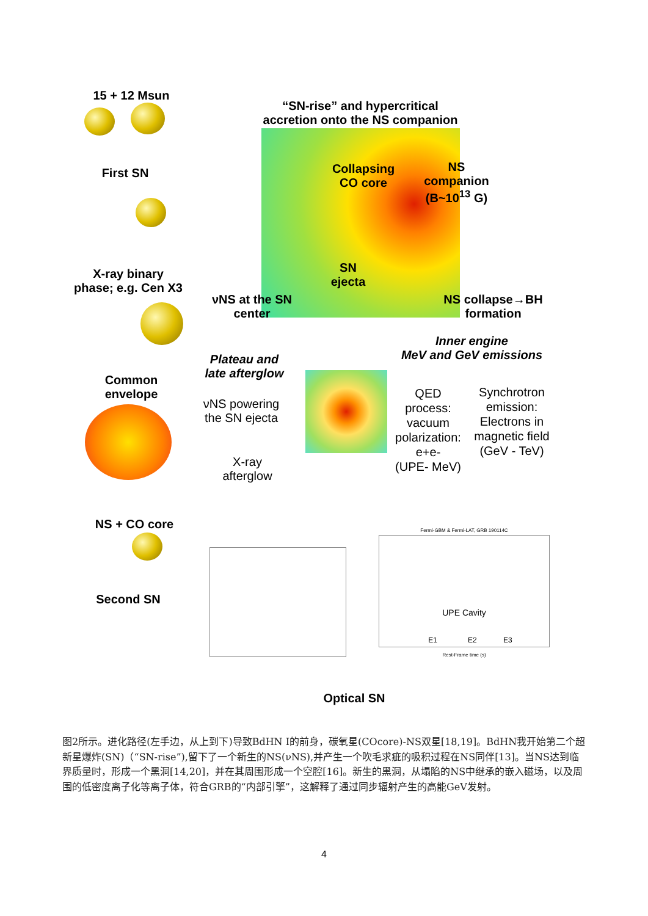15 + 12 Msun
First SN
X-ray binary
phase; e.g. Cen X3
Common
envelope
NS + CO core
Second SN
“SN-rise” and hypercritical
accretion onto the NS companion
Collapsing
CO core
NS
companion
(B~10<sup>13</sup> G)
SN
ejecta
νNS at the SN
center
NS collapse→BH
formation
Inner engine
MeV and GeV emissions
Plateau and
late afterglow
νNS powering
the SN ejecta
X-ray
afterglow
QED
process:
vacuum
polarization:
e+e-
(UPE- MeV)
Synchrotron
emission:
Electrons in
magnetic field
(GeV - TeV)
Fermi-GBM & Fermi-LAT, GRB 190114C
UPE Cavity
E1 E2 E3
Rest-Frame time (s)
Optical SN
图2所示。进化路径(左手边，从上到下)导致BdHN I的前身，碳氧星(COcore)-NS双星[18,19]。BdHN我开始第二个超新星爆炸(SN)（“SN-rise”),留下了一个新生的NS(νNS),并产生一个吹毛求疵的吸积过程在NS同伴[13]。当NS达到临界质量时，形成一个黑洞[14,20]，并在其周围形成一个空腔[16]。新生的黑洞，从塌陷的NS中继承的嵌入磁场，以及周围的低密度离子化等离子体，符合GRB的“内部引擎”，这解释了通过同步辐射产生的高能GeV发射。
4